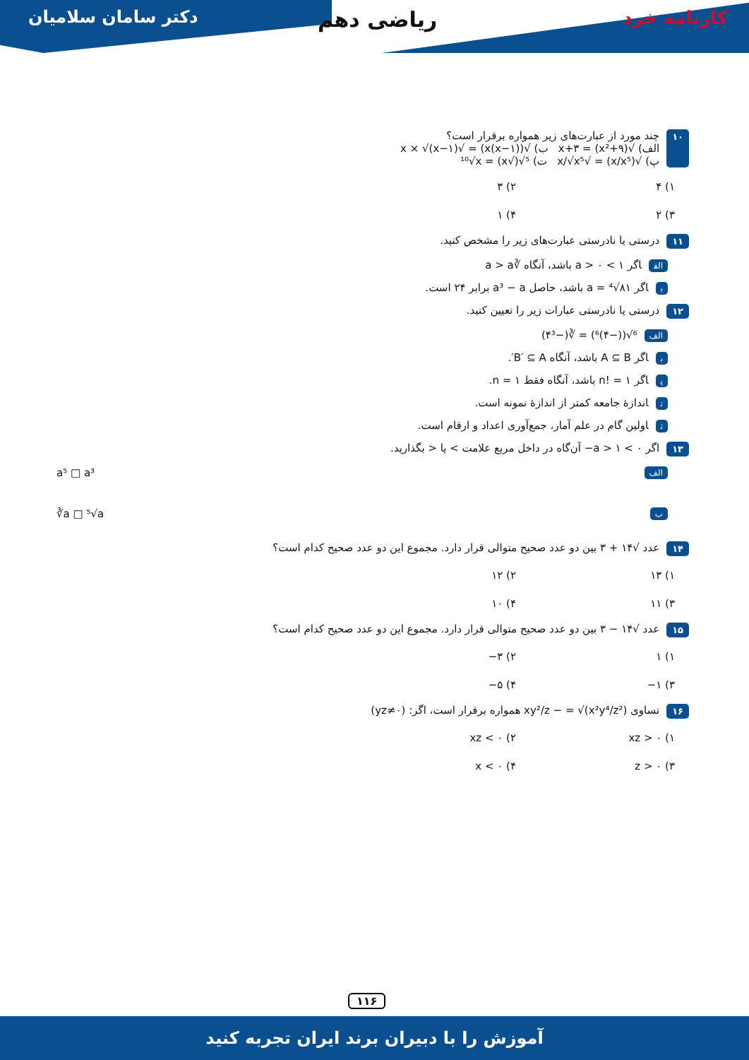دکتر سامان سلامیان ریاضی دهم کارنامه خرد
۱۰
چند مورد از عبارت‌های زیر همواره برقرار است؟
الف) √(x²+۹) = x+۳ ب) √(x(x−۱)) = √x × √(x−۱)
پ) √(x/x⁵) = √x/√x⁵ ت) ⁵√(√x) = ¹⁰√x
۱) ۴ ۲) ۳ ۳) ۲ ۴) ۱
۱۱
درستی یا نادرستی عبارت‌های زیر را مشخص کنید.
الف اگر ۱ > a > ۰ باشد، آنگاه ∛a > a
باگر a = ⁴√۸۱ باشد، حاصل a³ − a برابر ۲۴ است.
۱۲
درستی یا نادرستی عبارات زیر را تعیین کنید.
الف ⁶√((−۴)⁶) = ∛(−۴³)
باگر A ⊆ B باشد، آنگاه B′ ⊆ A′.
پاگر n! = ۱ باشد، آنگاه فقط n = ۱.
تاندازهٔ جامعه کمتر از اندازهٔ نمونه است.
ثاولین گام در علم آمار، جمع‌آوری اعداد و ارقام است.
۱۳
اگر ۰ > a > ۱− آن‌گاه در داخل مربع علامت > یا < بگذارید.
الف a⁵ □ a³
ب ∛a □ ⁵√a
۱۴
عدد √۱۴ + ۳ بین دو عدد صحیح متوالی قرار دارد. مجموع این دو عدد صحیح کدام است؟
۱) ۱۳ ۲) ۱۲ ۳) ۱۱ ۴) ۱۰
۱۵
عدد √۱۴ − ۳ بین دو عدد صحیح متوالی قرار دارد. مجموع این دو عدد صحیح کدام است؟
۱) ۱ ۲) ۳− ۳) ۱− ۴) ۵−
۱۶
تساوی xy²/z − = √(x²y⁴/z²) همواره برقرار است، اگر: (yz≠۰)
۱) xz > ۰ ۲) xz < ۰ ۳) z > ۰ ۴) x < ۰
۱۱۶
آموزش را با دبیران برند ایران تجربه کنید